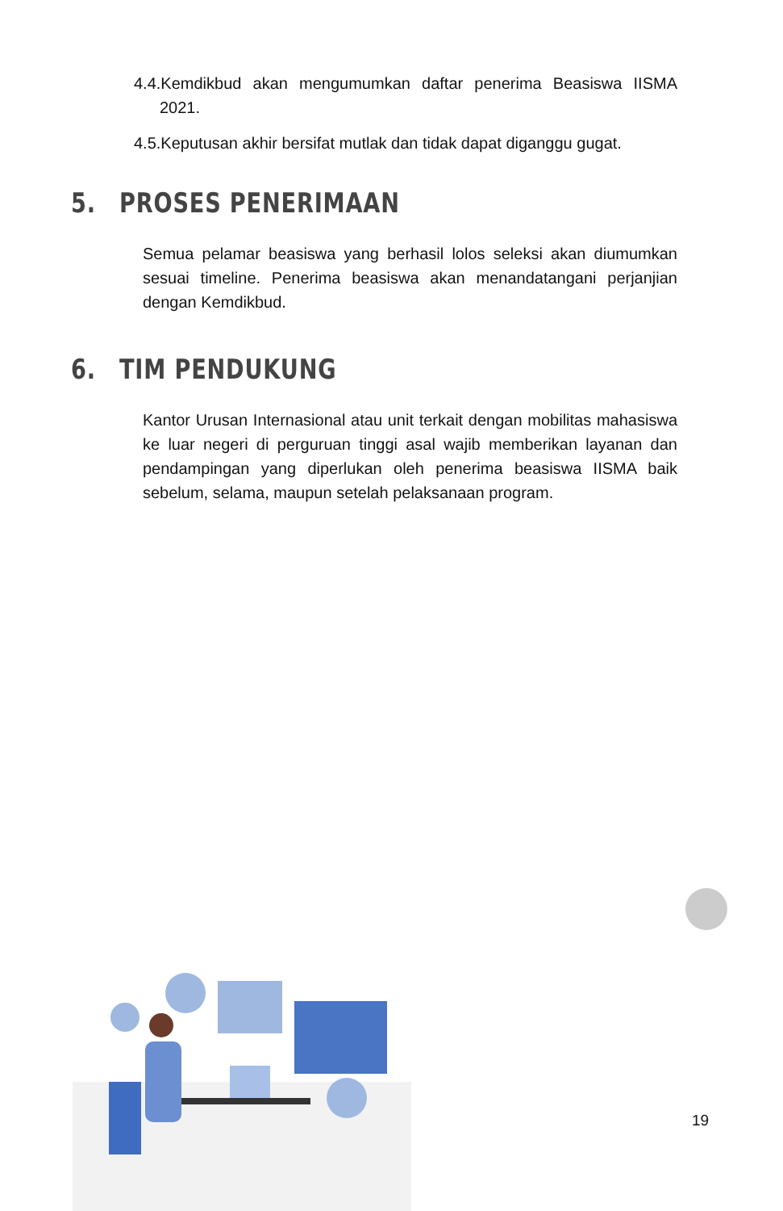4.4.Kemdikbud akan mengumumkan daftar penerima Beasiswa IISMA 2021.
4.5.Keputusan akhir bersifat mutlak dan tidak dapat diganggu gugat.
5. PROSES PENERIMAAN
Semua pelamar beasiswa yang berhasil lolos seleksi akan diumumkan sesuai timeline. Penerima beasiswa akan menandatangani perjanjian dengan Kemdikbud.
6. TIM PENDUKUNG
Kantor Urusan Internasional atau unit terkait dengan mobilitas mahasiswa ke luar negeri di perguruan tinggi asal wajib memberikan layanan dan pendampingan yang diperlukan oleh penerima beasiswa IISMA baik sebelum, selama, maupun setelah pelaksanaan program.
19